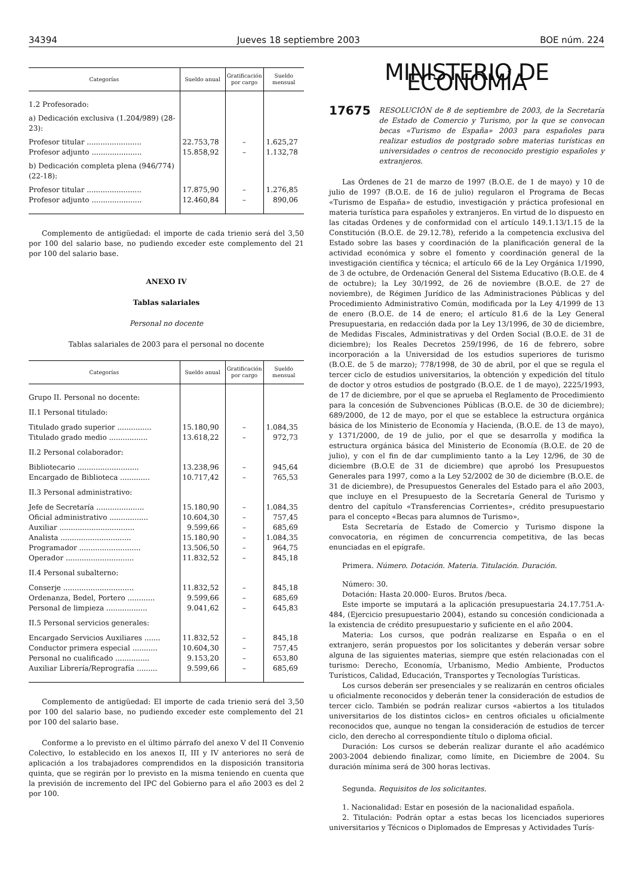34394 Jueves 18 septiembre 2003 BOE núm. 224
| Categorías | Sueldo anual | Gratificación por cargo | Sueldo mensual |
| --- | --- | --- | --- |
| 1.2 Profesorado: | | | |
| a) Dedicación exclusiva (1.204/989) (28-23): | | | |
| Profesor titular ........................ | 22.753,78 | – | 1.625,27 |
| Profesor adjunto ...................... | 15.858,92 | – | 1.132,78 |
| b) Dedicación completa plena (946/774) (22-18): | | | |
| Profesor titular ........................ | 17.875,90 | – | 1.276,85 |
| Profesor adjunto ...................... | 12.460,84 | – | 890,06 |
Complemento de antigüedad: el importe de cada trienio será del 3,50 por 100 del salario base, no pudiendo exceder este complemento del 21 por 100 del salario base.
ANEXO IV
Tablas salariales
Personal no docente
Tablas salariales de 2003 para el personal no docente
| Categorías | Sueldo anual | Gratificación por cargo | Sueldo mensual |
| --- | --- | --- | --- |
| Grupo II. Personal no docente: | | | |
| II.1 Personal titulado: | | | |
| Titulado grado superior ............... | 15.180,90 | – | 1.084,35 |
| Titulado grado medio ................. | 13.618,22 | – | 972,73 |
| II.2 Personal colaborador: | | | |
| Bibliotecario ........................... | 13.238,96 | – | 945,64 |
| Encargado de Biblioteca ............. | 10.717,42 | – | 765,53 |
| II.3 Personal administrativo: | | | |
| Jefe de Secretaría ..................... | 15.180,90 | – | 1.084,35 |
| Oficial administrativo ................. | 10.604,30 | – | 757,45 |
| Auxiliar ................................. | 9.599,66 | – | 685,69 |
| Analista ............................... | 15.180,90 | – | 1.084,35 |
| Programador ........................... | 13.506,50 | – | 964,75 |
| Operador .............................. | 11.832,52 | – | 845,18 |
| II.4 Personal subalterno: | | | |
| Conserje ............................... | 11.832,52 | – | 845,18 |
| Ordenanza, Bedel, Portero ............ | 9.599,66 | – | 685,69 |
| Personal de limpieza .................. | 9.041,62 | – | 645,83 |
| II.5 Personal servicios generales: | | | |
| Encargado Servicios Auxiliares ....... | 11.832,52 | – | 845,18 |
| Conductor primera especial ........... | 10.604,30 | – | 757,45 |
| Personal no cualificado ............... | 9.153,20 | – | 653,80 |
| Auxiliar Librería/Reprografía ......... | 9.599,66 | – | 685,69 |
Complemento de antigüedad: El importe de cada trienio será del 3,50 por 100 del salario base, no pudiendo exceder este complemento del 21 por 100 del salario base.
Conforme a lo previsto en el último párrafo del anexo V del II Convenio Colectivo, lo establecido en los anexos II, III y IV anteriores no será de aplicación a los trabajadores comprendidos en la disposición transitoria quinta, que se regirán por lo previsto en la misma teniendo en cuenta que la previsión de incremento del IPC del Gobierno para el año 2003 es del 2 por 100.
MINISTERIO DE ECONOMÍA
17675 RESOLUCIÓN de 8 de septiembre de 2003, de la Secretaría de Estado de Comercio y Turismo, por la que se convocan becas «Turismo de España» 2003 para españoles para realizar estudios de postgrado sobre materias turísticas en universidades o centros de reconocido prestigio españoles y extranjeros.
Las Órdenes de 21 de marzo de 1997 (B.O.E. de 1 de mayo) y 10 de julio de 1997 (B.O.E. de 16 de julio) regularon el Programa de Becas «Turismo de España» de estudio, investigación y práctica profesional en materia turística para españoles y extranjeros. En virtud de lo dispuesto en las citadas Ordenes y de conformidad con el artículo 149.1.13/1.15 de la Constitución (B.O.E. de 29.12.78), referido a la competencia exclusiva del Estado sobre las bases y coordinación de la planificación general de la actividad económica y sobre el fomento y coordinación general de la investigación científica y técnica; el artículo 66 de la Ley Orgánica 1/1990, de 3 de octubre, de Ordenación General del Sistema Educativo (B.O.E. de 4 de octubre); la Ley 30/1992, de 26 de noviembre (B.O.E. de 27 de noviembre), de Régimen Jurídico de las Administraciones Públicas y del Procedimiento Administrativo Común, modificada por la Ley 4/1999 de 13 de enero (B.O.E. de 14 de enero; el artículo 81.6 de la Ley General Presupuestaria, en redacción dada por la Ley 13/1996, de 30 de diciembre, de Medidas Fiscales, Administrativas y del Orden Social (B.O.E. de 31 de diciembre); los Reales Decretos 259/1996, de 16 de febrero, sobre incorporación a la Universidad de los estudios superiores de turismo (B.O.E. de 5 de marzo); 778/1998, de 30 de abril, por el que se regula el tercer ciclo de estudios universitarios, la obtención y expedición del título de doctor y otros estudios de postgrado (B.O.E. de 1 de mayo), 2225/1993, de 17 de diciembre, por el que se aprueba el Reglamento de Procedimiento para la concesión de Subvenciones Públicas (B.O.E. de 30 de diciembre); 689/2000, de 12 de mayo, por el que se establece la estructura orgánica básica de los Ministerio de Economía y Hacienda, (B.O.E. de 13 de mayo), y 1371/2000, de 19 de julio, por el que se desarrolla y modifica la estructura orgánica básica del Ministerio de Economía (B.O.E. de 20 de julio), y con el fin de dar cumplimiento tanto a la Ley 12/96, de 30 de diciembre (B.O.E de 31 de diciembre) que aprobó los Presupuestos Generales para 1997, como a la Ley 52/2002 de 30 de diciembre (B.O.E. de 31 de diciembre), de Presupuestos Generales del Estado para el año 2003, que incluye en el Presupuesto de la Secretaría General de Turismo y dentro del capítulo «Transferencias Corrientes», crédito presupuestario para el concepto «Becas para alumnos de Turismo»,
Esta Secretaría de Estado de Comercio y Turismo dispone la convocatoria, en régimen de concurrencia competitiva, de las becas enunciadas en el epígrafe.
Primera. Número. Dotación. Materia. Titulación. Duración.
Número: 30.
Dotación: Hasta 20.000- Euros. Brutos /beca.
Este importe se imputará a la aplicación presupuestaria 24.17.751.A-484, (Ejercicio presupuestario 2004), estando su concesión condicionada a la existencia de crédito presupuestario y suficiente en el año 2004.
Materia: Los cursos, que podrán realizarse en España o en el extranjero, serán propuestos por los solicitantes y deberán versar sobre alguna de las siguientes materias, siempre que estén relacionadas con el turismo: Derecho, Economía, Urbanismo, Medio Ambiente, Productos Turísticos, Calidad, Educación, Transportes y Tecnologías Turísticas.
Los cursos deberán ser presenciales y se realizarán en centros oficiales u oficialmente reconocidos y deberán tener la consideración de estudios de tercer ciclo. También se podrán realizar cursos «abiertos a los titulados universitarios de los distintos ciclos» en centros oficiales u oficialmente reconocidos que, aunque no tengan la consideración de estudios de tercer ciclo, den derecho al correspondiente título o diploma oficial.
Duración: Los cursos se deberán realizar durante el año académico 2003-2004 debiendo finalizar, como límite, en Diciembre de 2004. Su duración mínima será de 300 horas lectivas.
Segunda. Requisitos de los solicitantes.
1. Nacionalidad: Estar en posesión de la nacionalidad española.
2. Titulación: Podrán optar a estas becas los licenciados superiores universitarios y Técnicos o Diplomados de Empresas y Actividades Turís-